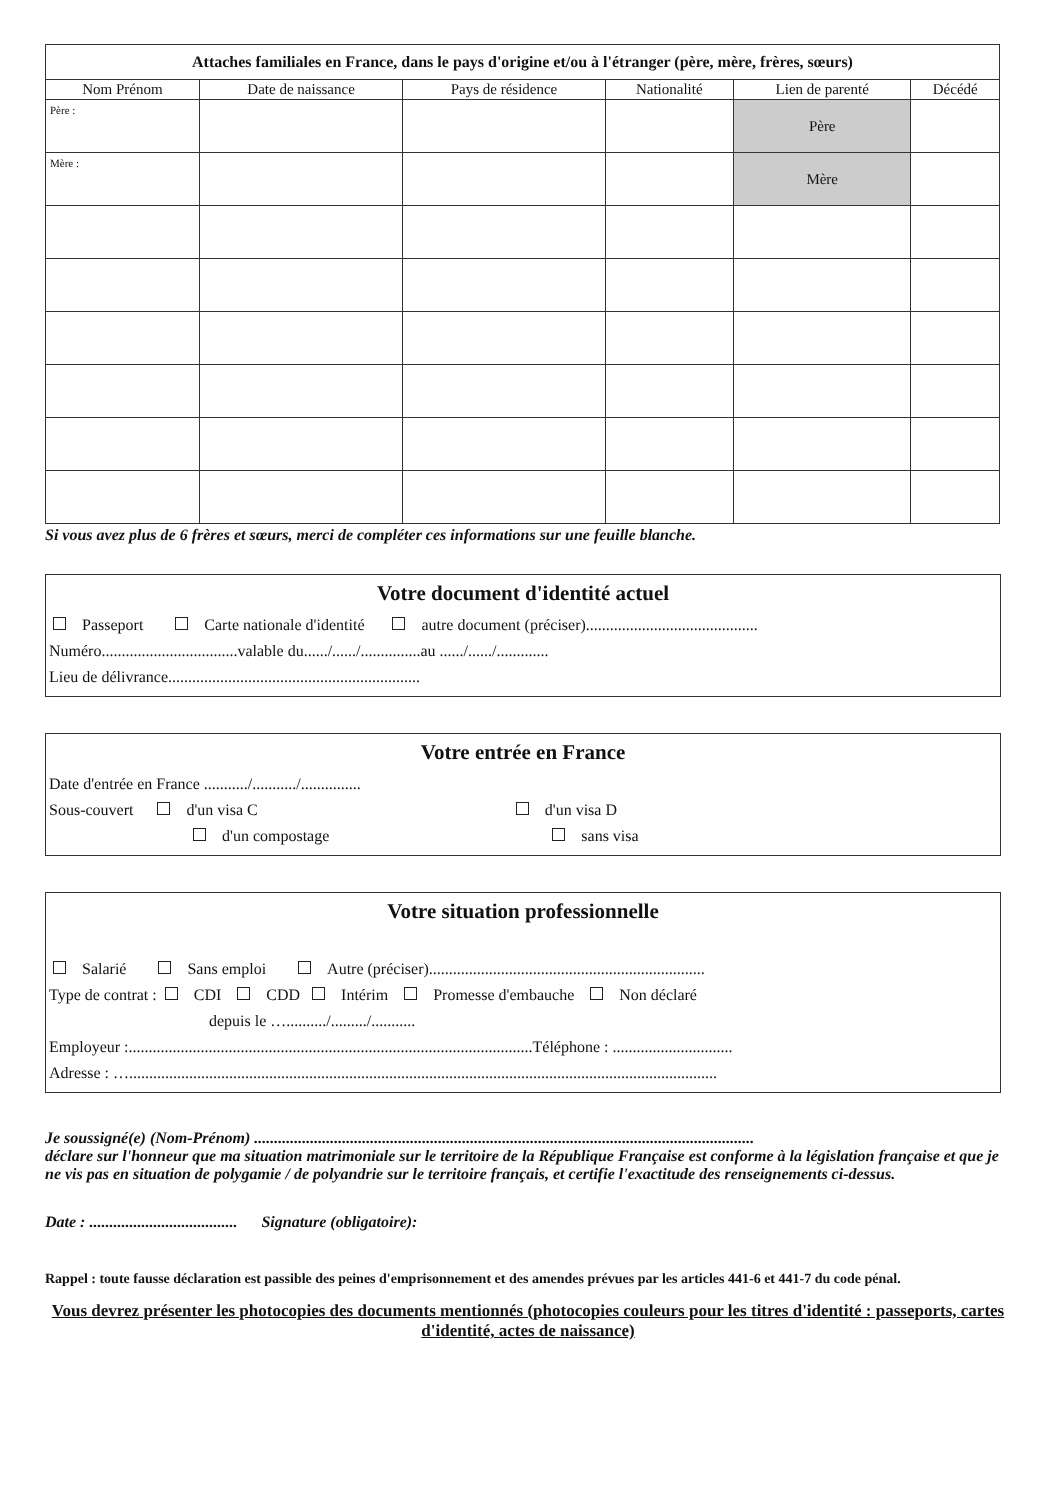| Attaches familiales en France, dans le pays d'origine et/ou à l'étranger (père, mère, frères, sœurs) | | | | | |
| --- | --- | --- | --- | --- | --- |
| Nom Prénom | Date de naissance | Pays de résidence | Nationalité | Lien de parenté | Décédé |
| Père : | | | | Père | |
| Mère : | | | | Mère | |
Si vous avez plus de 6 frères et sœurs, merci de compléter ces informations sur une feuille blanche.
Votre document d'identité actuel
Passeport Carte nationale d'identité autre document (préciser)...........................................
Numéro..................................valable du....../....../...............au ....../....../.............
Lieu de délivrance...............................................................
Votre entrée en France
Date d'entrée en France .........../.........../...............
Sous-couvert d'un visa C d'un visa D
d'un compostage sans visa
Votre situation professionnelle
Salarié Sans emploi Autre (préciser).....................................................................
Type de contrat : CDI CDD Intérim Promesse d'embauche Non déclaré
depuis le …........../........./...........
Employeur :.....................................................................................................Téléphone : ..............................
Adresse : …...................................................................................................................................................
Je soussigné(e) (Nom-Prénom) .............................................................................................................................
déclare sur l'honneur que ma situation matrimoniale sur le territoire de la République Française est conforme à la législation française et que je ne vis pas en situation de polygamie / de polyandrie sur le territoire français, et certifie l'exactitude des renseignements ci-dessus.
Date : ..................................... Signature (obligatoire):
Rappel : toute fausse déclaration est passible des peines d'emprisonnement et des amendes prévues par les articles 441-6 et 441-7 du code pénal.
Vous devrez présenter les photocopies des documents mentionnés (photocopies couleurs pour les titres d'identité : passeports, cartes d'identité, actes de naissance)